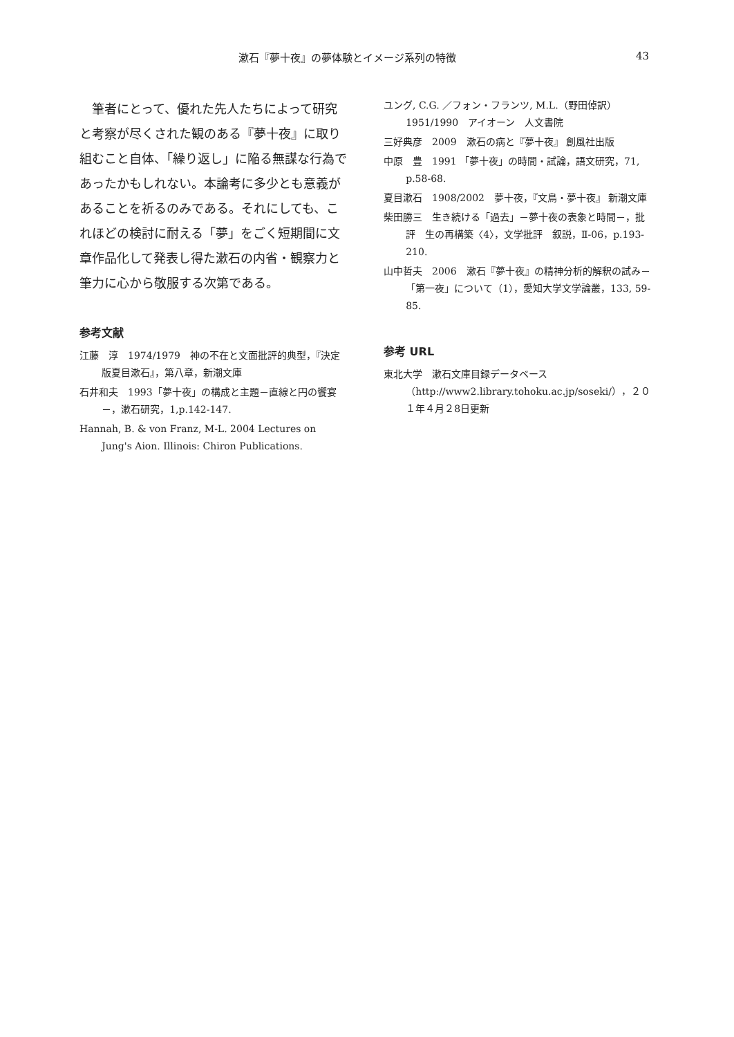漱石『夢十夜』の夢体験とイメージ系列の特徴 43
筆者にとって、優れた先人たちによって研究と考察が尽くされた観のある『夢十夜』に取り組むこと自体、「繰り返し」に陥る無謀な行為であったかもしれない。本論考に多少とも意義があることを祈るのみである。それにしても、これほどの検討に耐える「夢」をごく短期間に文章作品化して発表し得た漱石の内省・観察力と筆力に心から敬服する次第である。
参考文献
江藤　淳　1974/1979　神の不在と文面批評的典型，『決定版夏目漱石』，第八章，新潮文庫
石井和夫　1993「夢十夜」の構成と主題－直線と円の饗宴－，漱石研究，1,p.142-147.
Hannah, B. & von Franz, M-L. 2004 Lectures on Jung's Aion. Illinois: Chiron Publications.
ユング, C.G. ／フォン・フランツ, M.L.（野田倬訳）1951/1990　アイオーン　人文書院
三好典彦　2009　漱石の病と『夢十夜』 創風社出版
中原　豊　1991 「夢十夜」の時間・試論，語文研究，71, p.58-68.
夏目漱石　1908/2002　夢十夜，『文鳥・夢十夜』 新潮文庫
柴田勝三　生き続ける「過去」－夢十夜の表象と時間－，批評　生の再構築〈4〉，文学批評　叙説，Ⅱ-06，p.193-210.
山中哲夫　2006　漱石『夢十夜』の精神分析的解釈の試み－「第一夜」について（1），愛知大学文学論叢，133, 59-85.
参考 URL
東北大学　漱石文庫目録データベース（http://www2.library.tohoku.ac.jp/soseki/），２０１年４月２8日更新